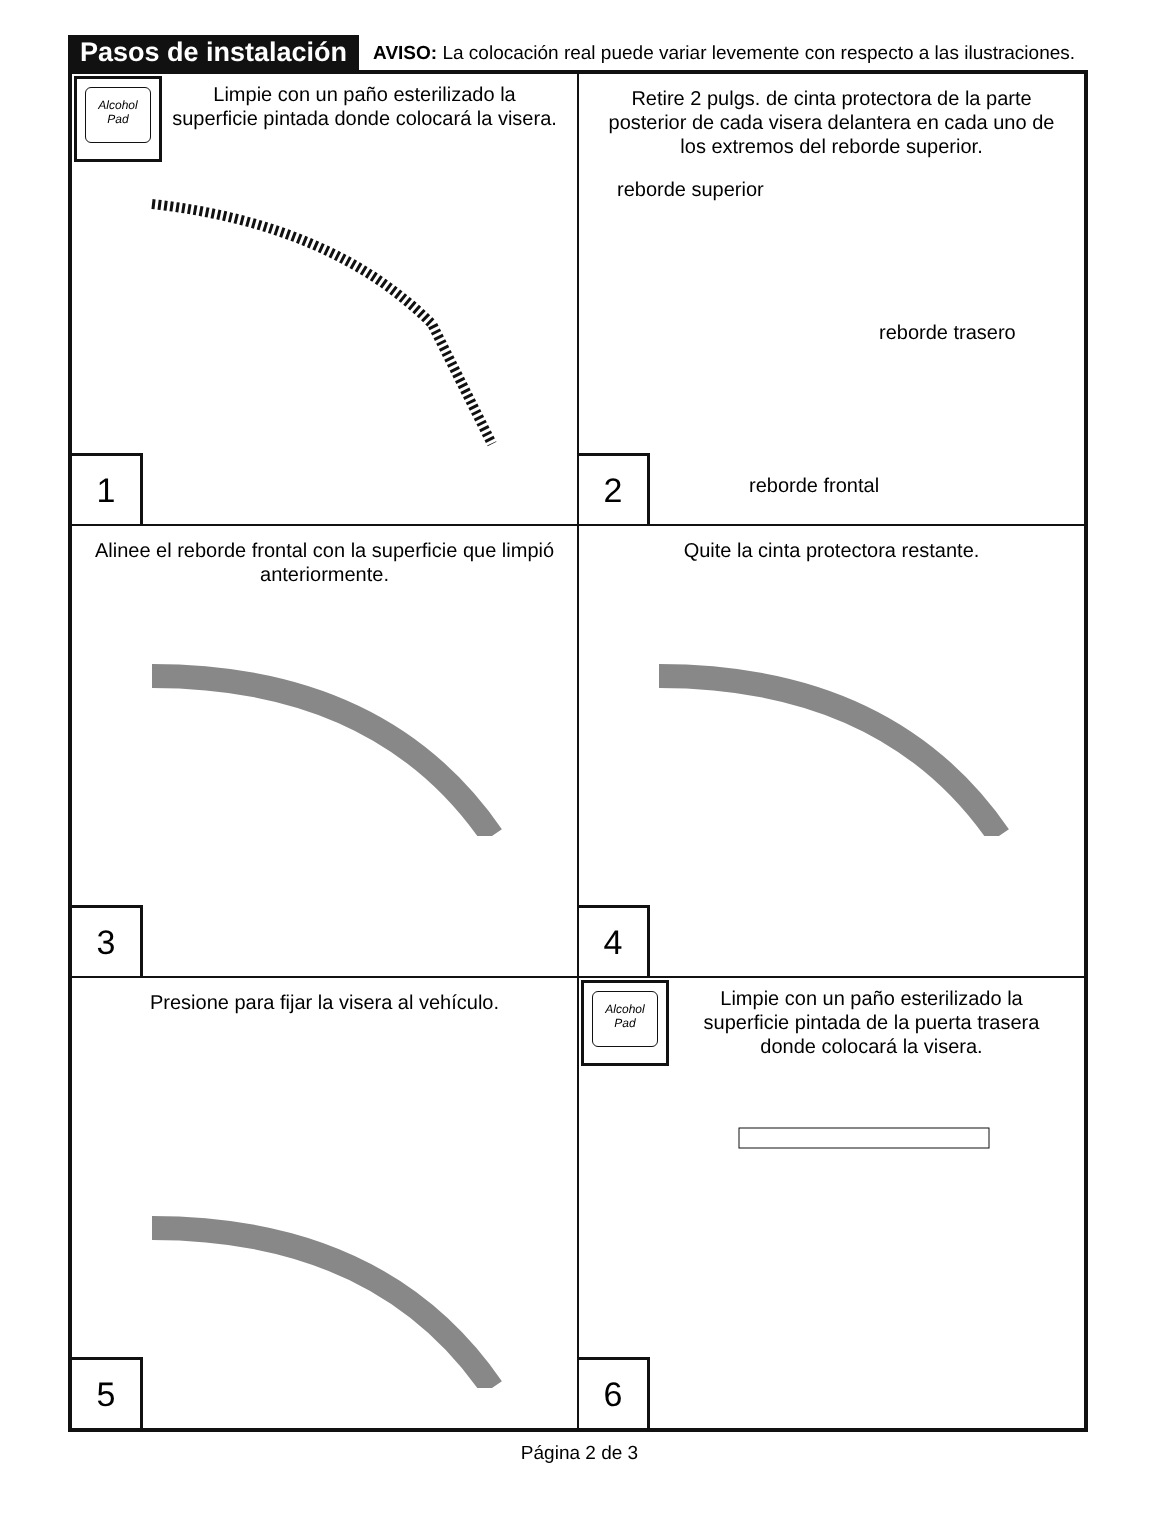Pasos de instalación AVISO: La colocación real puede variar levemente con respecto a las ilustraciones.
Alcohol
Pad
Limpie con un paño esterilizado la superficie pintada donde colocará la visera.
1
Retire 2 pulgs. de cinta protectora de la parte posterior de cada visera delantera en cada uno de los extremos del reborde superior.
reborde superior
reborde trasero
reborde frontal
2
Alinee el reborde frontal con la superficie que limpió anteriormente.
3
Quite la cinta protectora restante.
4
Presione para fijar la visera al vehículo.
5
Alcohol
Pad
Limpie con un paño esterilizado la superficie pintada de la puerta trasera donde colocará la visera.
6
Página 2 de 3